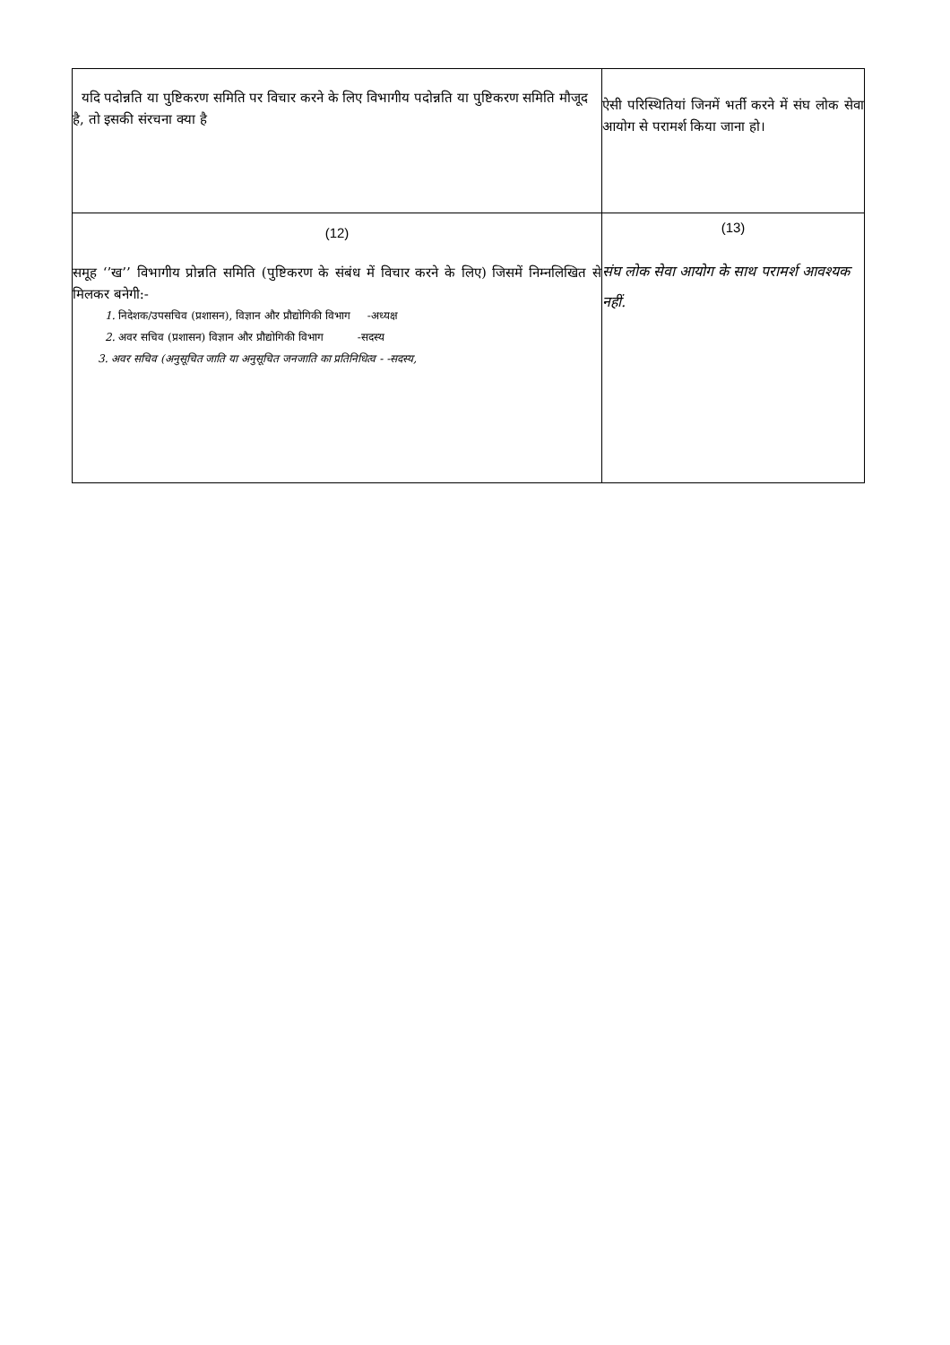| यदि पदोन्नति या पुष्टिकरण समिति पर विचार करने के लिए विभागीय पदोन्नति या पुष्टिकरण समिति मौजूद है, तो इसकी संरचना क्या है | ऐसी परिस्थितियां जिनमें भर्ती करने में संघ लोक सेवा आयोग से परामर्श किया जाना हो। |
| (12) समूह ‘’ख’’ विभागीय प्रोन्नति समिति (पुष्टिकरण के संबंध में विचार करने के लिए) जिसमें निम्नलिखित से मिलकर बनेगी:- 1. निदेशक/उपसचिव (प्रशासन), विज्ञान और प्रौद्योगिकी विभाग -अध्यक्ष 2. अवर सचिव (प्रशासन) विज्ञान और प्रौद्योगिकी विभाग -सदस्य 3. अवर सचिव (अनुसूचित जाति या अनुसूचित जनजाति का प्रतिनिधित्व - -सदस्य, | (13) संघ लोक सेवा आयोग के साथ परामर्श आवश्यक नहीं. |